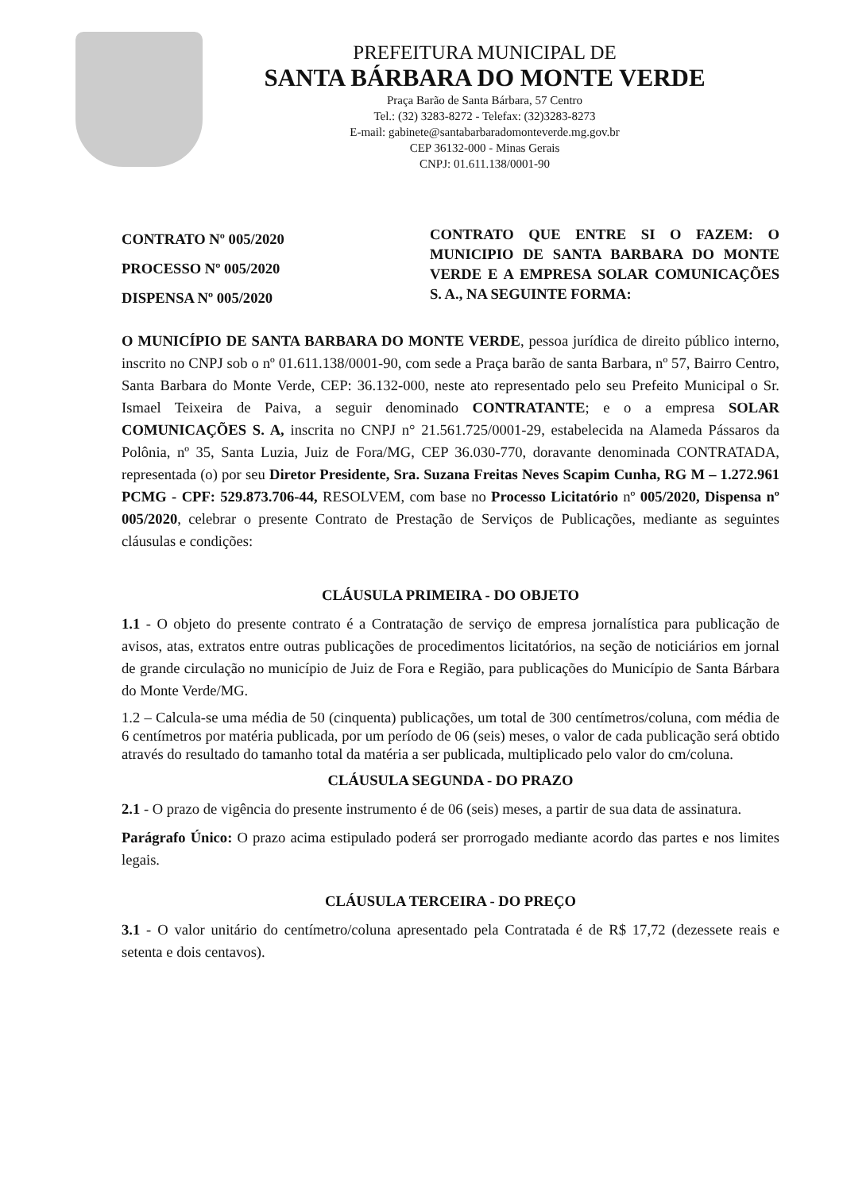PREFEITURA MUNICIPAL DE
SANTA BÁRBARA DO MONTE VERDE
Praça Barão de Santa Bárbara, 57 Centro
Tel.: (32) 3283-8272 - Telefax: (32)3283-8273
E-mail: gabinete@santabarbaradomonteverde.mg.gov.br
CEP 36132-000 - Minas Gerais
CNPJ: 01.611.138/0001-90
CONTRATO Nº 005/2020
PROCESSO Nº 005/2020
DISPENSA Nº 005/2020
CONTRATO QUE ENTRE SI O FAZEM: O MUNICIPIO DE SANTA BARBARA DO MONTE VERDE E A EMPRESA SOLAR COMUNICAÇÕES S. A., NA SEGUINTE FORMA:
O MUNICÍPIO DE SANTA BARBARA DO MONTE VERDE, pessoa jurídica de direito público interno, inscrito no CNPJ sob o nº 01.611.138/0001-90, com sede a Praça barão de santa Barbara, nº 57, Bairro Centro, Santa Barbara do Monte Verde, CEP: 36.132-000, neste ato representado pelo seu Prefeito Municipal o Sr. Ismael Teixeira de Paiva, a seguir denominado CONTRATANTE; e o a empresa SOLAR COMUNICAÇÕES S. A, inscrita no CNPJ n° 21.561.725/0001-29, estabelecida na Alameda Pássaros da Polônia, nº 35, Santa Luzia, Juiz de Fora/MG, CEP 36.030-770, doravante denominada CONTRATADA, representada (o) por seu Diretor Presidente, Sra. Suzana Freitas Neves Scapim Cunha, RG M – 1.272.961 PCMG - CPF: 529.873.706-44, RESOLVEM, com base no Processo Licitatório nº 005/2020, Dispensa nº 005/2020, celebrar o presente Contrato de Prestação de Serviços de Publicações, mediante as seguintes cláusulas e condições:
CLÁUSULA PRIMEIRA - DO OBJETO
1.1 - O objeto do presente contrato é a Contratação de serviço de empresa jornalística para publicação de avisos, atas, extratos entre outras publicações de procedimentos licitatórios, na seção de noticiários em jornal de grande circulação no município de Juiz de Fora e Região, para publicações do Município de Santa Bárbara do Monte Verde/MG.
1.2 – Calcula-se uma média de 50 (cinquenta) publicações, um total de 300 centímetros/coluna, com média de 6 centímetros por matéria publicada, por um período de 06 (seis) meses, o valor de cada publicação será obtido através do resultado do tamanho total da matéria a ser publicada, multiplicado pelo valor do cm/coluna.
CLÁUSULA SEGUNDA - DO PRAZO
2.1 - O prazo de vigência do presente instrumento é de 06 (seis) meses, a partir de sua data de assinatura.
Parágrafo Único: O prazo acima estipulado poderá ser prorrogado mediante acordo das partes e nos limites legais.
CLÁUSULA TERCEIRA - DO PREÇO
3.1 - O valor unitário do centímetro/coluna apresentado pela Contratada é de R$ 17,72 (dezessete reais e setenta e dois centavos).